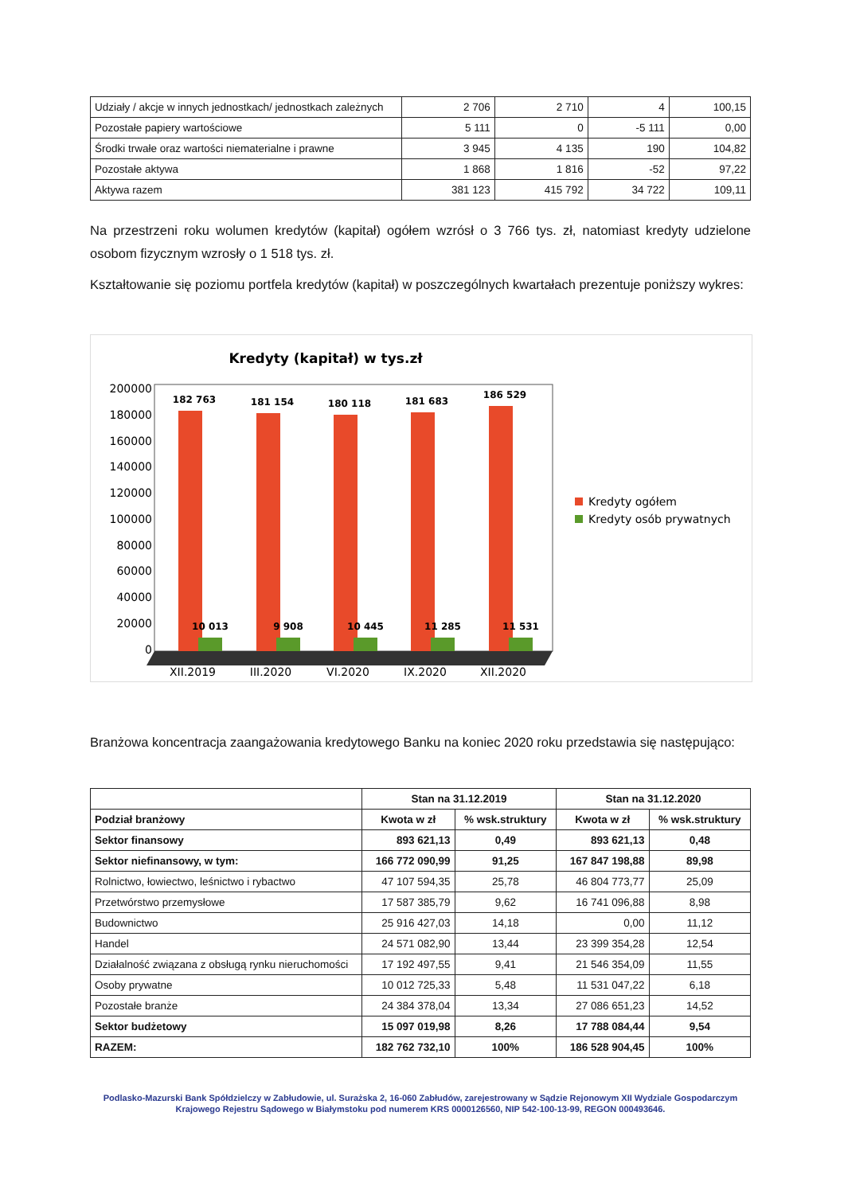| Udziały / akcje w innych jednostkach/ jednostkach zależnych | 2 706 | 2 710 | 4 | 100,15 |
| Pozostałe papiery wartościowe | 5 111 | 0 | -5 111 | 0,00 |
| Środki trwałe oraz wartości niematerialne i prawne | 3 945 | 4 135 | 190 | 104,82 |
| Pozostałe aktywa | 1 868 | 1 816 | -52 | 97,22 |
| Aktywa razem | 381 123 | 415 792 | 34 722 | 109,11 |
Na przestrzeni roku wolumen kredytów (kapitał) ogółem wzrósł o 3 766 tys. zł, natomiast kredyty udzielone osobom fizycznym wzrosły o 1 518 tys. zł.
Kształtowanie się poziomu portfela kredytów (kapitał) w poszczególnych kwartałach prezentuje poniższy wykres:
Kredyty (kapitał) w tys.zł
200000
180000
160000
140000
120000
100000
80000
60000
40000
20000
0
182 763
181 154
180 118
181 683
186 529
10 013
9 908
10 445
11 285
11 531
XII.2019
III.2020
VI.2020
IX.2020
XII.2020
Kredyty ogółem
Kredyty osób prywatnych
Branżowa koncentracja zaangażowania kredytowego Banku na koniec 2020 roku przedstawia się następująco:
| | Stan na 31.12.2019 | | Stan na 31.12.2020 | |
| --- | --- | --- | --- | --- |
| Podział branżowy | Kwota w zł | % wsk.struktury | Kwota w zł | % wsk.struktury |
| Sektor finansowy | 893 621,13 | 0,49 | 893 621,13 | 0,48 |
| Sektor niefinansowy, w tym: | 166 772 090,99 | 91,25 | 167 847 198,88 | 89,98 |
| Rolnictwo, łowiectwo, leśnictwo i rybactwo | 47 107 594,35 | 25,78 | 46 804 773,77 | 25,09 |
| Przetwórstwo przemysłowe | 17 587 385,79 | 9,62 | 16 741 096,88 | 8,98 |
| Budownictwo | 25 916 427,03 | 14,18 | 0,00 | 11,12 |
| Handel | 24 571 082,90 | 13,44 | 23 399 354,28 | 12,54 |
| Działalność związana z obsługą rynku nieruchomości | 17 192 497,55 | 9,41 | 21 546 354,09 | 11,55 |
| Osoby prywatne | 10 012 725,33 | 5,48 | 11 531 047,22 | 6,18 |
| Pozostałe branże | 24 384 378,04 | 13,34 | 27 086 651,23 | 14,52 |
| Sektor budżetowy | 15 097 019,98 | 8,26 | 17 788 084,44 | 9,54 |
| RAZEM: | 182 762 732,10 | 100% | 186 528 904,45 | 100% |
Podlasko-Mazurski Bank Spółdzielczy w Zabłudowie, ul. Surażska 2, 16-060 Zabłudów, zarejestrowany w Sądzie Rejonowym XII Wydziale Gospodarczym Krajowego Rejestru Sądowego w Białymstoku pod numerem KRS 0000126560, NIP 542-100-13-99, REGON 000493646.